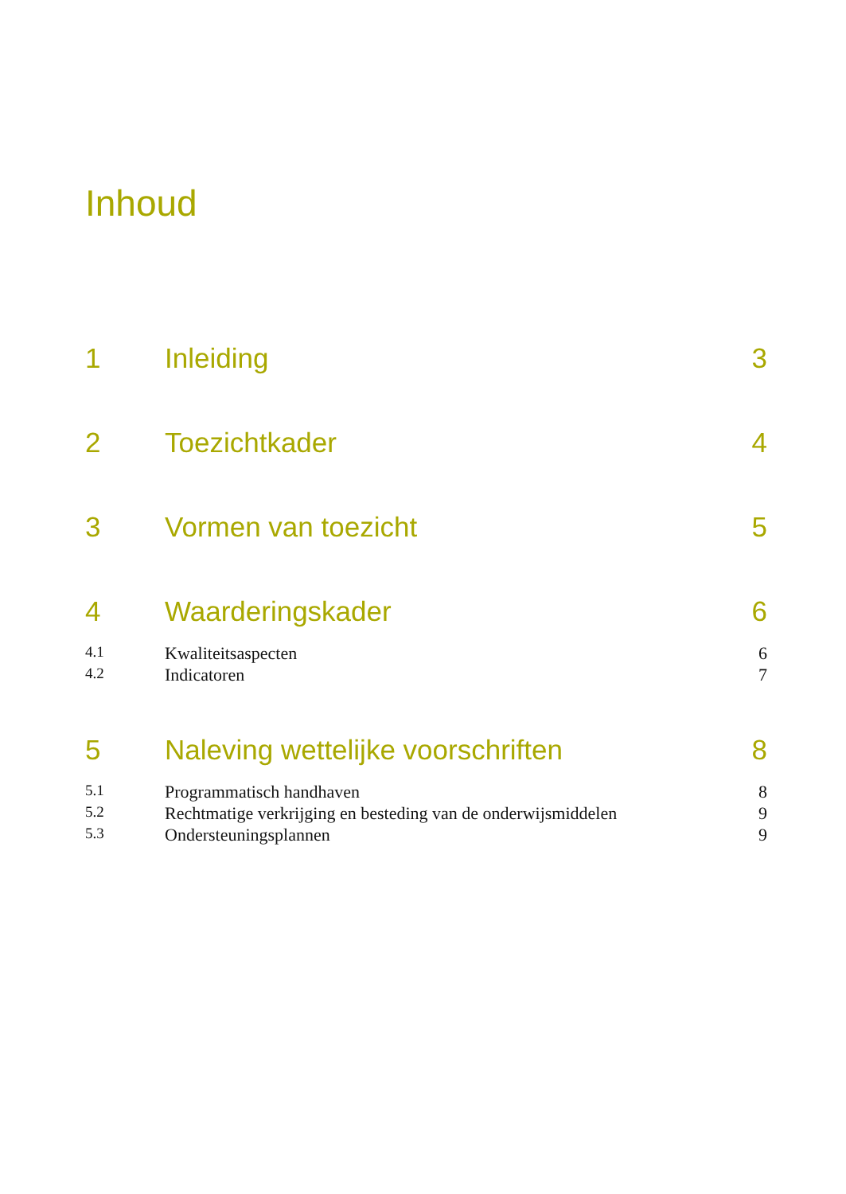Inhoud
1 Inleiding 3
2 Toezichtkader 4
3 Vormen van toezicht 5
4 Waarderingskader 6
4.1 Kwaliteitsaspecten 6
4.2 Indicatoren 7
5 Naleving wettelijke voorschriften 8
5.1 Programmatisch handhaven 8
5.2 Rechtmatige verkrijging en besteding van de onderwijsmiddelen 9
5.3 Ondersteuningsplannen 9